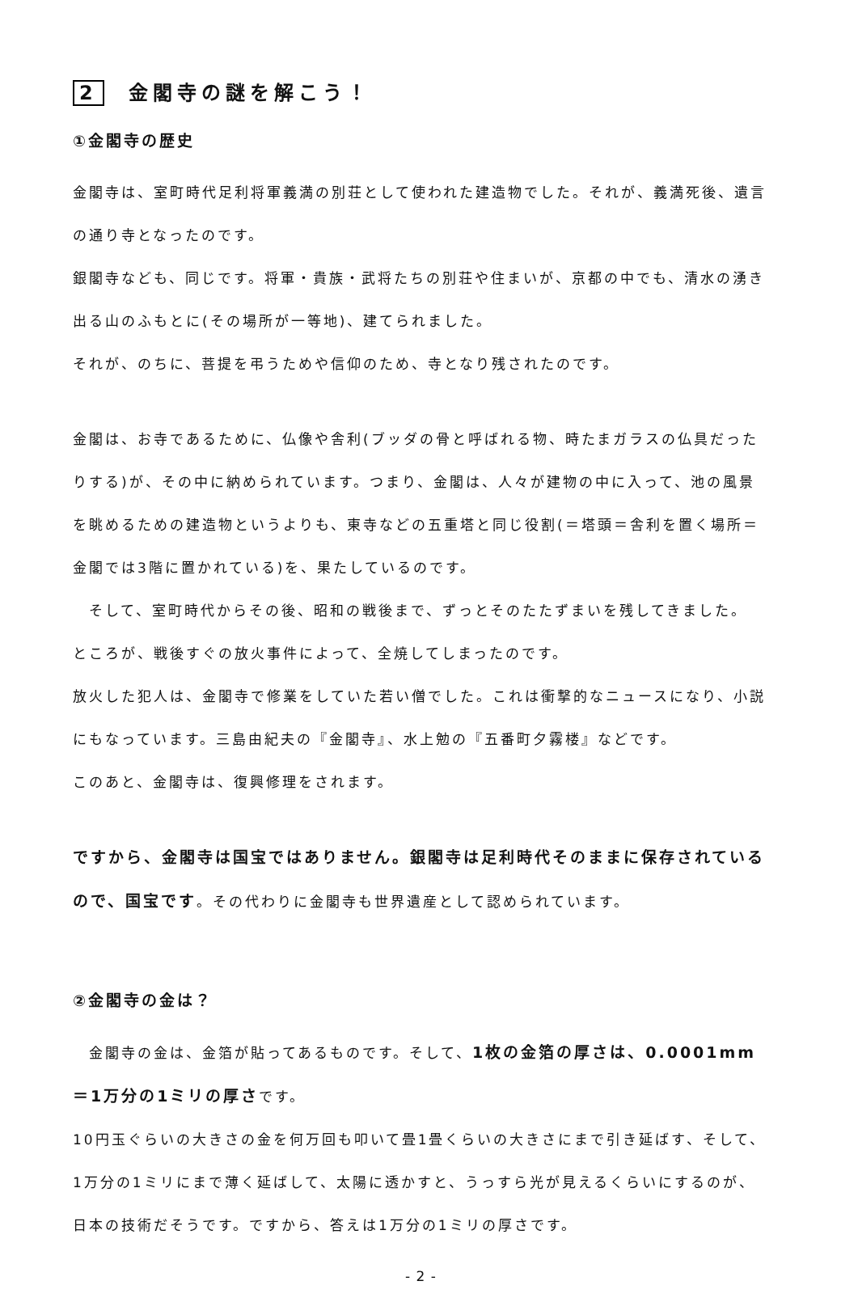2 金閣寺の謎を解こう！
①金閣寺の歴史
金閣寺は、室町時代足利将軍義満の別荘として使われた建造物でした。それが、義満死後、遺言の通り寺となったのです。
銀閣寺なども、同じです。将軍・貴族・武将たちの別荘や住まいが、京都の中でも、清水の湧き出る山のふもとに(その場所が一等地)、建てられました。
それが、のちに、菩提を弔うためや信仰のため、寺となり残されたのです。
金閣は、お寺であるために、仏像や舎利(ブッダの骨と呼ばれる物、時たまガラスの仏具だったりする)が、その中に納められています。つまり、金閣は、人々が建物の中に入って、池の風景を眺めるための建造物というよりも、東寺などの五重塔と同じ役割(＝塔頭＝舎利を置く場所＝金閣では3階に置かれている)を、果たしているのです。
　そして、室町時代からその後、昭和の戦後まで、ずっとそのたたずまいを残してきました。
ところが、戦後すぐの放火事件によって、全焼してしまったのです。
放火した犯人は、金閣寺で修業をしていた若い僧でした。これは衝撃的なニュースになり、小説にもなっています。三島由紀夫の『金閣寺』、水上勉の『五番町夕霧楼』などです。
このあと、金閣寺は、復興修理をされます。
ですから、金閣寺は国宝ではありません。銀閣寺は足利時代そのままに保存されているので、国宝です。その代わりに金閣寺も世界遺産として認められています。
②金閣寺の金は？
　金閣寺の金は、金箔が貼ってあるものです。そして、1枚の金箔の厚さは、0.0001mm＝1万分の1ミリの厚さです。
10円玉ぐらいの大きさの金を何万回も叩いて畳1畳くらいの大きさにまで引き延ばす、そして、1万分の1ミリにまで薄く延ばして、太陽に透かすと、うっすら光が見えるくらいにするのが、日本の技術だそうです。ですから、答えは1万分の1ミリの厚さです。
- 2 -